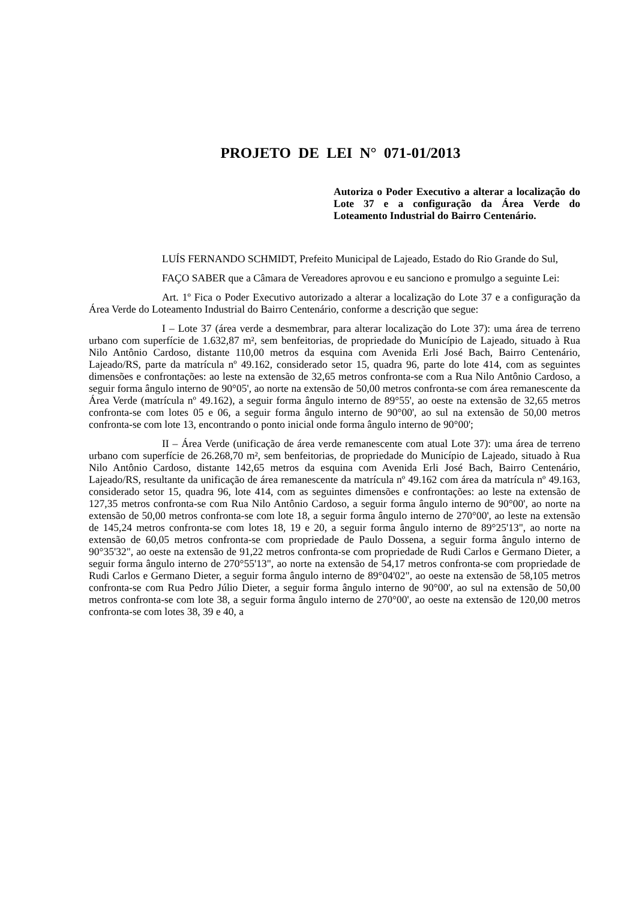PROJETO DE LEI N° 071-01/2013
Autoriza o Poder Executivo a alterar a localização do Lote 37 e a configuração da Área Verde do Loteamento Industrial do Bairro Centenário.
LUÍS FERNANDO SCHMIDT, Prefeito Municipal de Lajeado, Estado do Rio Grande do Sul,
FAÇO SABER que a Câmara de Vereadores aprovou e eu sanciono e promulgo a seguinte Lei:
Art. 1º Fica o Poder Executivo autorizado a alterar a localização do Lote 37 e a configuração da Área Verde do Loteamento Industrial do Bairro Centenário, conforme a descrição que segue:
I – Lote 37 (área verde a desmembrar, para alterar localização do Lote 37): uma área de terreno urbano com superfície de 1.632,87 m², sem benfeitorias, de propriedade do Município de Lajeado, situado à Rua Nilo Antônio Cardoso, distante 110,00 metros da esquina com Avenida Erli José Bach, Bairro Centenário, Lajeado/RS, parte da matrícula nº 49.162, considerado setor 15, quadra 96, parte do lote 414, com as seguintes dimensões e confrontações: ao leste na extensão de 32,65 metros confronta-se com a Rua Nilo Antônio Cardoso, a seguir forma ângulo interno de 90°05', ao norte na extensão de 50,00 metros confronta-se com área remanescente da Área Verde (matrícula nº 49.162), a seguir forma ângulo interno de 89°55', ao oeste na extensão de 32,65 metros confronta-se com lotes 05 e 06, a seguir forma ângulo interno de 90°00', ao sul na extensão de 50,00 metros confronta-se com lote 13, encontrando o ponto inicial onde forma ângulo interno de 90°00';
II – Área Verde (unificação de área verde remanescente com atual Lote 37): uma área de terreno urbano com superfície de 26.268,70 m², sem benfeitorias, de propriedade do Município de Lajeado, situado à Rua Nilo Antônio Cardoso, distante 142,65 metros da esquina com Avenida Erli José Bach, Bairro Centenário, Lajeado/RS, resultante da unificação de área remanescente da matrícula nº 49.162 com área da matrícula nº 49.163, considerado setor 15, quadra 96, lote 414, com as seguintes dimensões e confrontações: ao leste na extensão de 127,35 metros confronta-se com Rua Nilo Antônio Cardoso, a seguir forma ângulo interno de 90°00', ao norte na extensão de 50,00 metros confronta-se com lote 18, a seguir forma ângulo interno de 270°00', ao leste na extensão de 145,24 metros confronta-se com lotes 18, 19 e 20, a seguir forma ângulo interno de 89°25'13", ao norte na extensão de 60,05 metros confronta-se com propriedade de Paulo Dossena, a seguir forma ângulo interno de 90°35'32", ao oeste na extensão de 91,22 metros confronta-se com propriedade de Rudi Carlos e Germano Dieter, a seguir forma ângulo interno de 270°55'13", ao norte na extensão de 54,17 metros confronta-se com propriedade de Rudi Carlos e Germano Dieter, a seguir forma ângulo interno de 89°04'02", ao oeste na extensão de 58,105 metros confronta-se com Rua Pedro Júlio Dieter, a seguir forma ângulo interno de 90°00', ao sul na extensão de 50,00 metros confronta-se com lote 38, a seguir forma ângulo interno de 270°00', ao oeste na extensão de 120,00 metros confronta-se com lotes 38, 39 e 40, a